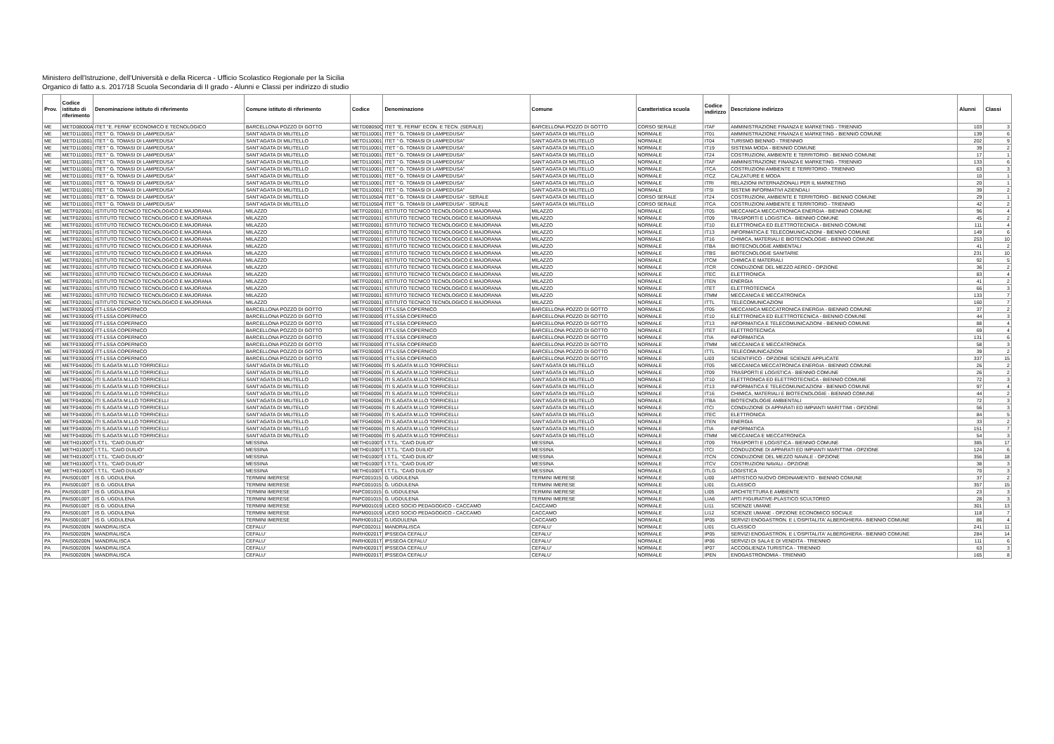Ministero dell'Istruzione, dell'Università e della Ricerca - Ufficio Scolastico Regionale per la Sicilia
Organico di fatto a.s. 2017/18 Scuola Secondaria di II grado - Alunni e Classi per indirizzo di studio
| Prov. | Codice istituto di riferimento | Denominazione istituto di riferimento | Comune istituto di riferimento | Codice | Denominazione | Comune | Caratteristica scuola | Codice indirizzo | Descrizione indirizzo | Alunni | Classi |
| --- | --- | --- | --- | --- | --- | --- | --- | --- | --- | --- | --- |
| ME | METD08000A | ITET "E. FERMI" ECONOMICO E TECNOLOGICO | BARCELLONA POZZO DI GOTTO | METD08050Q | ITET "E. FERMI" ECON. E TECN. (SERALE) | BARCELLONA POZZO DI GOTTO | CORSO SERALE | ITAF | AMMINISTRAZIONE FINANZA E MARKETING - TRIENNIO | 103 | 3 |
| ME | METD110001 | ITET " G. TOMASI DI LAMPEDUSA" | SANT'AGATA DI MILITELLO | METD110001 | ITET " G. TOMASI DI LAMPEDUSA" | SANT'AGATA DI MILITELLO | NORMALE | IT01 | AMMINISTRAZIONE FINANZA E MARKETING - BIENNIO COMUNE | 139 | 6 |
| ME | METD110001 | ITET " G. TOMASI DI LAMPEDUSA" | SANT'AGATA DI MILITELLO | METD110001 | ITET " G. TOMASI DI LAMPEDUSA" | SANT'AGATA DI MILITELLO | NORMALE | IT04 | TURISMO BIENNIO - TRIENNIO | 202 | 9 |
| ME | METD110001 | ITET " G. TOMASI DI LAMPEDUSA" | SANT'AGATA DI MILITELLO | METD110001 | ITET " G. TOMASI DI LAMPEDUSA" | SANT'AGATA DI MILITELLO | NORMALE | IT19 | SISTEMA MODA - BIENNIO COMUNE | 39 | 2 |
| ME | METD110001 | ITET " G. TOMASI DI LAMPEDUSA" | SANT'AGATA DI MILITELLO | METD110001 | ITET " G. TOMASI DI LAMPEDUSA" | SANT'AGATA DI MILITELLO | NORMALE | IT24 | COSTRUZIONI, AMBIENTE E TERRITORIO - BIENNIO COMUNE | 17 | 1 |
| ME | METD110001 | ITET " G. TOMASI DI LAMPEDUSA" | SANT'AGATA DI MILITELLO | METD110001 | ITET " G. TOMASI DI LAMPEDUSA" | SANT'AGATA DI MILITELLO | NORMALE | ITAF | AMMINISTRAZIONE FINANZA E MARKETING - TRIENNIO | 133 | 6 |
| ME | METD110001 | ITET " G. TOMASI DI LAMPEDUSA" | SANT'AGATA DI MILITELLO | METD110001 | ITET " G. TOMASI DI LAMPEDUSA" | SANT'AGATA DI MILITELLO | NORMALE | ITCA | COSTRUZIONI AMBIENTE E TERRITORIO - TRIENNIO | 63 | 3 |
| ME | METD110001 | ITET " G. TOMASI DI LAMPEDUSA" | SANT'AGATA DI MILITELLO | METD110001 | ITET " G. TOMASI DI LAMPEDUSA" | SANT'AGATA DI MILITELLO | NORMALE | ITCZ | CALZATURE E MODA | 10 | 1 |
| ME | METD110001 | ITET " G. TOMASI DI LAMPEDUSA" | SANT'AGATA DI MILITELLO | METD110001 | ITET " G. TOMASI DI LAMPEDUSA" | SANT'AGATA DI MILITELLO | NORMALE | ITRI | RELAZIONI INTERNAZIONALI PER IL MARKETING | 20 | 1 |
| ME | METD110001 | ITET " G. TOMASI DI LAMPEDUSA" | SANT'AGATA DI MILITELLO | METD110001 | ITET " G. TOMASI DI LAMPEDUSA" | SANT'AGATA DI MILITELLO | NORMALE | ITSI | SISTEMI INFORMATIVI AZIENDALI | 39 | 2 |
| ME | METD110001 | ITET " G. TOMASI DI LAMPEDUSA" | SANT'AGATA DI MILITELLO | METD11050A | ITET " G. TOMASI DI LAMPEDUSA" - SERALE | SANT'AGATA DI MILITELLO | CORSO SERALE | IT24 | COSTRUZIONI, AMBIENTE E TERRITORIO - BIENNIO COMUNE | 29 | 1 |
| ME | METD110001 | ITET " G. TOMASI DI LAMPEDUSA" | SANT'AGATA DI MILITELLO | METD11050A | ITET " G. TOMASI DI LAMPEDUSA" - SERALE | SANT'AGATA DI MILITELLO | CORSO SERALE | ITCA | COSTRUZIONI AMBIENTE E TERRITORIO - TRIENNIO | 42 | 2 |
| ME | METF020001 | ISTITUTO TECNICO TECNOLOGICO E.MAJORANA | MILAZZO | METF020001 | ISTITUTO TECNICO TECNOLOGICO E.MAJORANA | MILAZZO | NORMALE | IT05 | MECCANICA MECCATRONICA ENERGIA - BIENNIO COMUNE | 96 | 4 |
| ME | METF020001 | ISTITUTO TECNICO TECNOLOGICO E.MAJORANA | MILAZZO | METF020001 | ISTITUTO TECNICO TECNOLOGICO E.MAJORANA | MILAZZO | NORMALE | IT09 | TRASPORTI E LOGISTICA - BIENNIO COMUNE | 45 | 2 |
| ME | METF020001 | ISTITUTO TECNICO TECNOLOGICO E.MAJORANA | MILAZZO | METF020001 | ISTITUTO TECNICO TECNOLOGICO E.MAJORANA | MILAZZO | NORMALE | IT10 | ELETTRONICA ED ELETTROTECNICA - BIENNIO COMUNE | 111 | 4 |
| ME | METF020001 | ISTITUTO TECNICO TECNOLOGICO E.MAJORANA | MILAZZO | METF020001 | ISTITUTO TECNICO TECNOLOGICO E.MAJORANA | MILAZZO | NORMALE | IT13 | INFORMATICA E TELECOMUNICAZIONI - BIENNIO COMUNE | 149 | 6 |
| ME | METF020001 | ISTITUTO TECNICO TECNOLOGICO E.MAJORANA | MILAZZO | METF020001 | ISTITUTO TECNICO TECNOLOGICO E.MAJORANA | MILAZZO | NORMALE | IT16 | CHIMICA, MATERIALI E BIOTECNOLOGIE - BIENNIO COMUNE | 253 | 10 |
| ME | METF020001 | ISTITUTO TECNICO TECNOLOGICO E.MAJORANA | MILAZZO | METF020001 | ISTITUTO TECNICO TECNOLOGICO E.MAJORANA | MILAZZO | NORMALE | ITBA | BIOTECNOLOGIE AMBIENTALI | 41 | 2 |
| ME | METF020001 | ISTITUTO TECNICO TECNOLOGICO E.MAJORANA | MILAZZO | METF020001 | ISTITUTO TECNICO TECNOLOGICO E.MAJORANA | MILAZZO | NORMALE | ITBS | BIOTECNOLOGIE SANITARIE | 231 | 10 |
| ME | METF020001 | ISTITUTO TECNICO TECNOLOGICO E.MAJORANA | MILAZZO | METF020001 | ISTITUTO TECNICO TECNOLOGICO E.MAJORANA | MILAZZO | NORMALE | ITCM | CHIMICA E MATERIALI | 92 | 5 |
| ME | METF020001 | ISTITUTO TECNICO TECNOLOGICO E.MAJORANA | MILAZZO | METF020001 | ISTITUTO TECNICO TECNOLOGICO E.MAJORANA | MILAZZO | NORMALE | ITCR | CONDUZIONE DEL MEZZO AEREO - OPZIONE | 36 | 2 |
| ME | METF020001 | ISTITUTO TECNICO TECNOLOGICO E.MAJORANA | MILAZZO | METF020001 | ISTITUTO TECNICO TECNOLOGICO E.MAJORANA | MILAZZO | NORMALE | ITEC | ELETTRONICA | 83 | 4 |
| ME | METF020001 | ISTITUTO TECNICO TECNOLOGICO E.MAJORANA | MILAZZO | METF020001 | ISTITUTO TECNICO TECNOLOGICO E.MAJORANA | MILAZZO | NORMALE | ITEN | ENERGIA | 41 | 2 |
| ME | METF020001 | ISTITUTO TECNICO TECNOLOGICO E.MAJORANA | MILAZZO | METF020001 | ISTITUTO TECNICO TECNOLOGICO E.MAJORANA | MILAZZO | NORMALE | ITET | ELETTROTECNICA | 66 | 3 |
| ME | METF020001 | ISTITUTO TECNICO TECNOLOGICO E.MAJORANA | MILAZZO | METF020001 | ISTITUTO TECNICO TECNOLOGICO E.MAJORANA | MILAZZO | NORMALE | ITMM | MECCANICA E MECCATRONICA | 133 | 7 |
| ME | METF020001 | ISTITUTO TECNICO TECNOLOGICO E.MAJORANA | MILAZZO | METF020001 | ISTITUTO TECNICO TECNOLOGICO E.MAJORANA | MILAZZO | NORMALE | ITTL | TELECOMUNICAZIONI | 160 | 7 |
| ME | METF03000G | ITT-LSSA COPERNICO | BARCELLONA POZZO DI GOTTO | METF03000G | ITT-LSSA COPERNICO | BARCELLONA POZZO DI GOTTO | NORMALE | IT05 | MECCANICA MECCATRONICA ENERGIA - BIENNIO COMUNE | 37 | 2 |
| ME | METF03000G | ITT-LSSA COPERNICO | BARCELLONA POZZO DI GOTTO | METF03000G | ITT-LSSA COPERNICO | BARCELLONA POZZO DI GOTTO | NORMALE | IT10 | ELETTRONICA ED ELETTROTECNICA - BIENNIO COMUNE | 44 | 3 |
| ME | METF03000G | ITT-LSSA COPERNICO | BARCELLONA POZZO DI GOTTO | METF03000G | ITT-LSSA COPERNICO | BARCELLONA POZZO DI GOTTO | NORMALE | IT13 | INFORMATICA E TELECOMUNICAZIONI - BIENNIO COMUNE | 88 | 4 |
| ME | METF03000G | ITT-LSSA COPERNICO | BARCELLONA POZZO DI GOTTO | METF03000G | ITT-LSSA COPERNICO | BARCELLONA POZZO DI GOTTO | NORMALE | ITET | ELETTROTECNICA | 69 | 4 |
| ME | METF03000G | ITT-LSSA COPERNICO | BARCELLONA POZZO DI GOTTO | METF03000G | ITT-LSSA COPERNICO | BARCELLONA POZZO DI GOTTO | NORMALE | ITIA | INFORMATICA | 131 | 6 |
| ME | METF03000G | ITT-LSSA COPERNICO | BARCELLONA POZZO DI GOTTO | METF03000G | ITT-LSSA COPERNICO | BARCELLONA POZZO DI GOTTO | NORMALE | ITMM | MECCANICA E MECCATRONICA | 58 | 3 |
| ME | METF03000G | ITT-LSSA COPERNICO | BARCELLONA POZZO DI GOTTO | METF03000G | ITT-LSSA COPERNICO | BARCELLONA POZZO DI GOTTO | NORMALE | ITTL | TELECOMUNICAZIONI | 39 | 2 |
| ME | METF03000G | ITT-LSSA COPERNICO | BARCELLONA POZZO DI GOTTO | METF03000G | ITT-LSSA COPERNICO | BARCELLONA POZZO DI GOTTO | NORMALE | LI03 | SCIENTIFICO - OPZIONE SCIENZE APPLICATE | 337 | 15 |
| ME | METF040006 | ITI S.AGATA M.LLO TORRICELLI | SANT'AGATA DI MILITELLO | METF040006 | ITI S.AGATA M.LLO TORRICELLI | SANT'AGATA DI MILITELLO | NORMALE | IT05 | MECCANICA MECCATRONICA ENERGIA - BIENNIO COMUNE | 26 | 2 |
| ME | METF040006 | ITI S.AGATA M.LLO TORRICELLI | SANT'AGATA DI MILITELLO | METF040006 | ITI S.AGATA M.LLO TORRICELLI | SANT'AGATA DI MILITELLO | NORMALE | IT09 | TRASPORTI E LOGISTICA - BIENNIO COMUNE | 26 | 2 |
| ME | METF040006 | ITI S.AGATA M.LLO TORRICELLI | SANT'AGATA DI MILITELLO | METF040006 | ITI S.AGATA M.LLO TORRICELLI | SANT'AGATA DI MILITELLO | NORMALE | IT10 | ELETTRONICA ED ELETTROTECNICA - BIENNIO COMUNE | 72 | 3 |
| ME | METF040006 | ITI S.AGATA M.LLO TORRICELLI | SANT'AGATA DI MILITELLO | METF040006 | ITI S.AGATA M.LLO TORRICELLI | SANT'AGATA DI MILITELLO | NORMALE | IT13 | INFORMATICA E TELECOMUNICAZIONI - BIENNIO COMUNE | 97 | 4 |
| ME | METF040006 | ITI S.AGATA M.LLO TORRICELLI | SANT'AGATA DI MILITELLO | METF040006 | ITI S.AGATA M.LLO TORRICELLI | SANT'AGATA DI MILITELLO | NORMALE | IT16 | CHIMICA, MATERIALI E BIOTECNOLOGIE - BIENNIO COMUNE | 44 | 2 |
| ME | METF040006 | ITI S.AGATA M.LLO TORRICELLI | SANT'AGATA DI MILITELLO | METF040006 | ITI S.AGATA M.LLO TORRICELLI | SANT'AGATA DI MILITELLO | NORMALE | ITBA | BIOTECNOLOGIE AMBIENTALI | 72 | 3 |
| ME | METF040006 | ITI S.AGATA M.LLO TORRICELLI | SANT'AGATA DI MILITELLO | METF040006 | ITI S.AGATA M.LLO TORRICELLI | SANT'AGATA DI MILITELLO | NORMALE | ITCI | CONDUZIONE DI APPARATI ED IMPIANTI MARITTIMI - OPZIONE | 56 | 3 |
| ME | METF040006 | ITI S.AGATA M.LLO TORRICELLI | SANT'AGATA DI MILITELLO | METF040006 | ITI S.AGATA M.LLO TORRICELLI | SANT'AGATA DI MILITELLO | NORMALE | ITEC | ELETTRONICA | 84 | 5 |
| ME | METF040006 | ITI S.AGATA M.LLO TORRICELLI | SANT'AGATA DI MILITELLO | METF040006 | ITI S.AGATA M.LLO TORRICELLI | SANT'AGATA DI MILITELLO | NORMALE | ITEN | ENERGIA | 33 | 2 |
| ME | METF040006 | ITI S.AGATA M.LLO TORRICELLI | SANT'AGATA DI MILITELLO | METF040006 | ITI S.AGATA M.LLO TORRICELLI | SANT'AGATA DI MILITELLO | NORMALE | ITIA | INFORMATICA | 151 | 7 |
| ME | METF040006 | ITI S.AGATA M.LLO TORRICELLI | SANT'AGATA DI MILITELLO | METF040006 | ITI S.AGATA M.LLO TORRICELLI | SANT'AGATA DI MILITELLO | NORMALE | ITMM | MECCANICA E MECCATRONICA | 54 | 3 |
| ME | METH01000T | I.T.T.L. "CAIO DUILIO" | MESSINA | METH01000T | I.T.T.L. "CAIO DUILIO" | MESSINA | NORMALE | IT09 | TRASPORTI E LOGISTICA - BIENNIO COMUNE | 385 | 17 |
| ME | METH01000T | I.T.T.L. "CAIO DUILIO" | MESSINA | METH01000T | I.T.T.L. "CAIO DUILIO" | MESSINA | NORMALE | ITCI | CONDUZIONE DI APPARATI ED IMPIANTI MARITTIMI - OPZIONE | 124 | 6 |
| ME | METH01000T | I.T.T.L. "CAIO DUILIO" | MESSINA | METH01000T | I.T.T.L. "CAIO DUILIO" | MESSINA | NORMALE | ITCN | CONDUZIONE DEL MEZZO NAVALE - OPZIONE | 356 | 18 |
| ME | METH01000T | I.T.T.L. "CAIO DUILIO" | MESSINA | METH01000T | I.T.T.L. "CAIO DUILIO" | MESSINA | NORMALE | ITCV | COSTRUZIONI NAVALI - OPZIONE | 38 | 3 |
| ME | METH01000T | I.T.T.L. "CAIO DUILIO" | MESSINA | METH01000T | I.T.T.L. "CAIO DUILIO" | MESSINA | NORMALE | ITLG | LOGISTICA | 70 | 3 |
| PA | PAIS00100T | IS G. UGDULENA | TERMINI IMERESE | PAPC001015 | G. UGDULENA | TERMINI IMERESE | NORMALE | LI00 | ARTISTICO NUOVO ORDINAMENTO - BIENNIO COMUNE | 37 | 2 |
| PA | PAIS00100T | IS G. UGDULENA | TERMINI IMERESE | PAPC001015 | G. UGDULENA | TERMINI IMERESE | NORMALE | LI01 | CLASSICO | 357 | 15 |
| PA | PAIS00100T | IS G. UGDULENA | TERMINI IMERESE | PAPC001015 | G. UGDULENA | TERMINI IMERESE | NORMALE | LI05 | ARCHITETTURA E AMBIENTE | 23 | 3 |
| PA | PAIS00100T | IS G. UGDULENA | TERMINI IMERESE | PAPC001015 | G. UGDULENA | TERMINI IMERESE | NORMALE | LIA6 | ARTI FIGURATIVE-PLASTICO SCULTOREO | 28 | 3 |
| PA | PAIS00100T | IS G. UGDULENA | TERMINI IMERESE | PAPM001019 | LICEO SOCIO PEDAGOGICO - CACCAMO | CACCAMO | NORMALE | LI11 | SCIENZE UMANE | 301 | 13 |
| PA | PAIS00100T | IS G. UGDULENA | TERMINI IMERESE | PAPM001019 | LICEO SOCIO PEDAGOGICO - CACCAMO | CACCAMO | NORMALE | LI12 | SCIENZE UMANE - OPZIONE ECONOMICO SOCIALE | 118 | 7 |
| PA | PAIS00100T | IS G. UGDULENA | TERMINI IMERESE | PARH001012 | G.UGDULENA | CACCAMO | NORMALE | IP05 | SERVIZI ENOGASTRON. E L'OSPITALITA' ALBERGHIERA - BIENNIO COMUNE | 86 | 4 |
| PA | PAIS00200N | MANDRALISCA | CEFALU' | PAPC002011 | MANDRALISCA | CEFALU' | NORMALE | LI01 | CLASSICO | 241 | 11 |
| PA | PAIS00200N | MANDRALISCA | CEFALU' | PARH00201T | IPSSEOA CEFALU' | CEFALU' | NORMALE | IP05 | SERVIZI ENOGASTRON. E L'OSPITALITA' ALBERGHIERA - BIENNIO COMUNE | 284 | 14 |
| PA | PAIS00200N | MANDRALISCA | CEFALU' | PARH00201T | IPSSEOA CEFALU' | CEFALU' | NORMALE | IP06 | SERVIZI DI SALA E DI VENDITA - TRIENNIO | 111 | 6 |
| PA | PAIS00200N | MANDRALISCA | CEFALU' | PARH00201T | IPSSEOA CEFALU' | CEFALU' | NORMALE | IP07 | ACCOGLIENZA TURISTICA - TRIENNIO | 63 | 3 |
| PA | PAIS00200N | MANDRALISCA | CEFALU' | PARH00201T | IPSSEOA CEFALU' | CEFALU' | NORMALE | IPEN | ENOGASTRONOMIA - TRIENNIO | 165 | 8 |